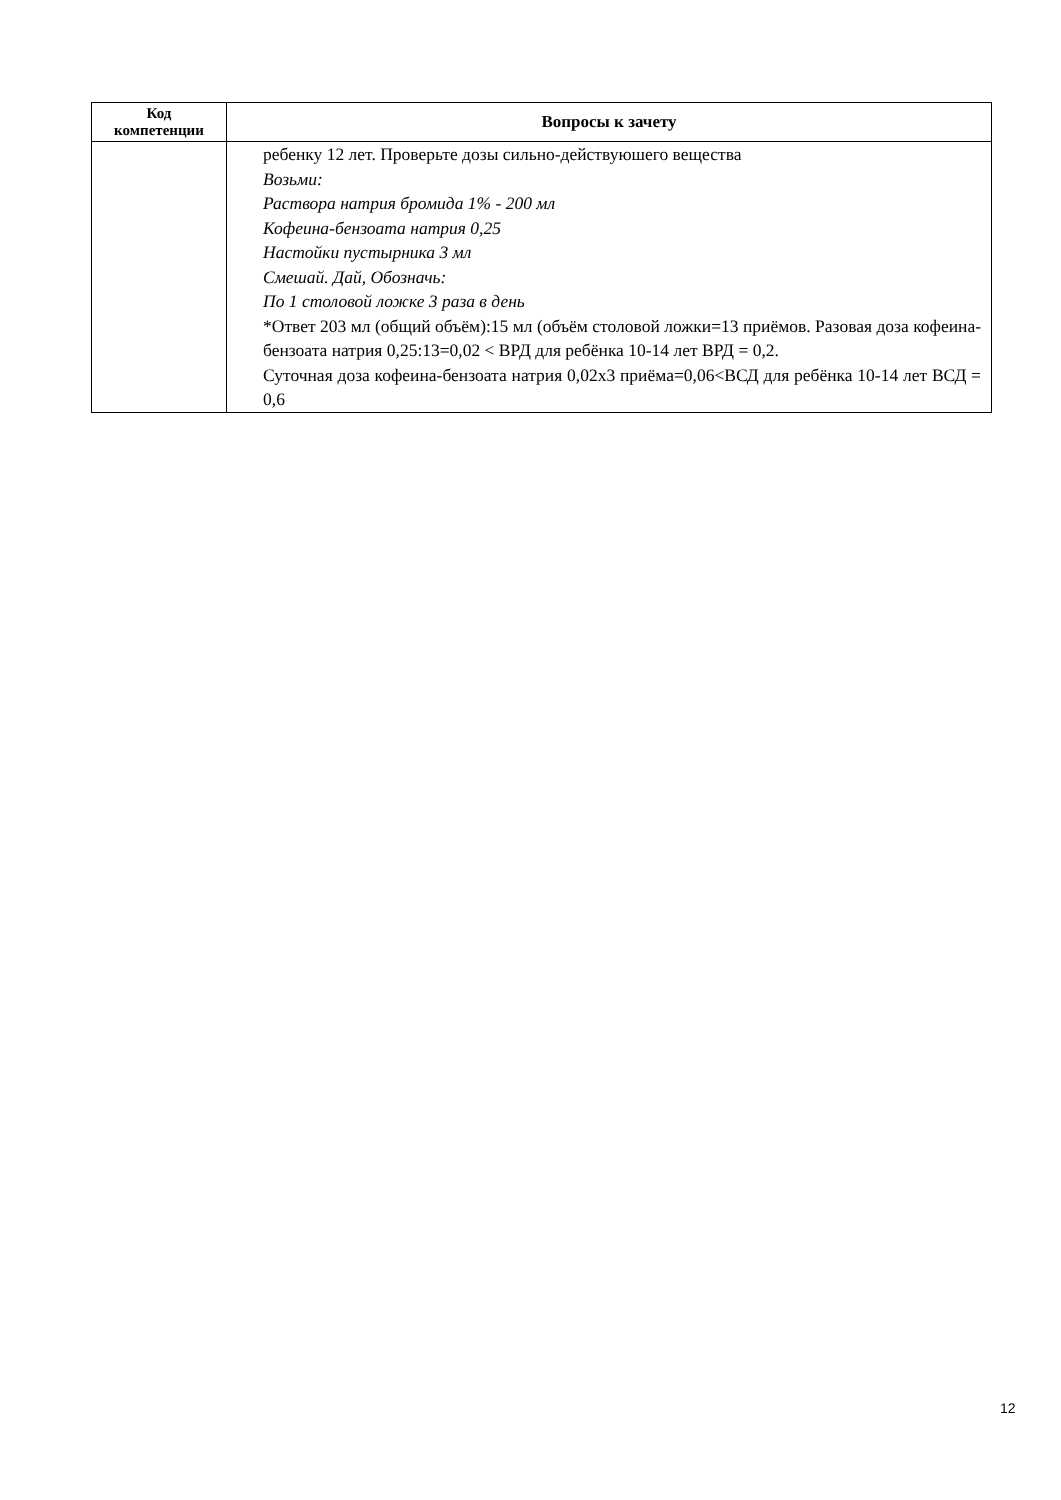| Код компетенции | Вопросы к зачету |
| --- | --- |
| | ребенку 12 лет. Проверьте дозы сильно-действуюшего вещества Возьми: Раствора натрия бромида 1% - 200 мл Кофеина-бензоата натрия 0,25 Настойки пустырника 3 мл Смешай. Дай, Обозначь: По 1 столовой ложке 3 раза в день *Ответ 203 мл (общий объём):15 мл (объём столовой ложки=13 приёмов. Разовая доза кофеина-бензоата натрия 0,25:13=0,02 < ВРД для ребёнка 10-14 лет ВРД = 0,2. Суточная доза кофеина-бензоата натрия 0,02х3 приёма=0,06<ВСД для ребёнка 10-14 лет ВСД = 0,6 |
12